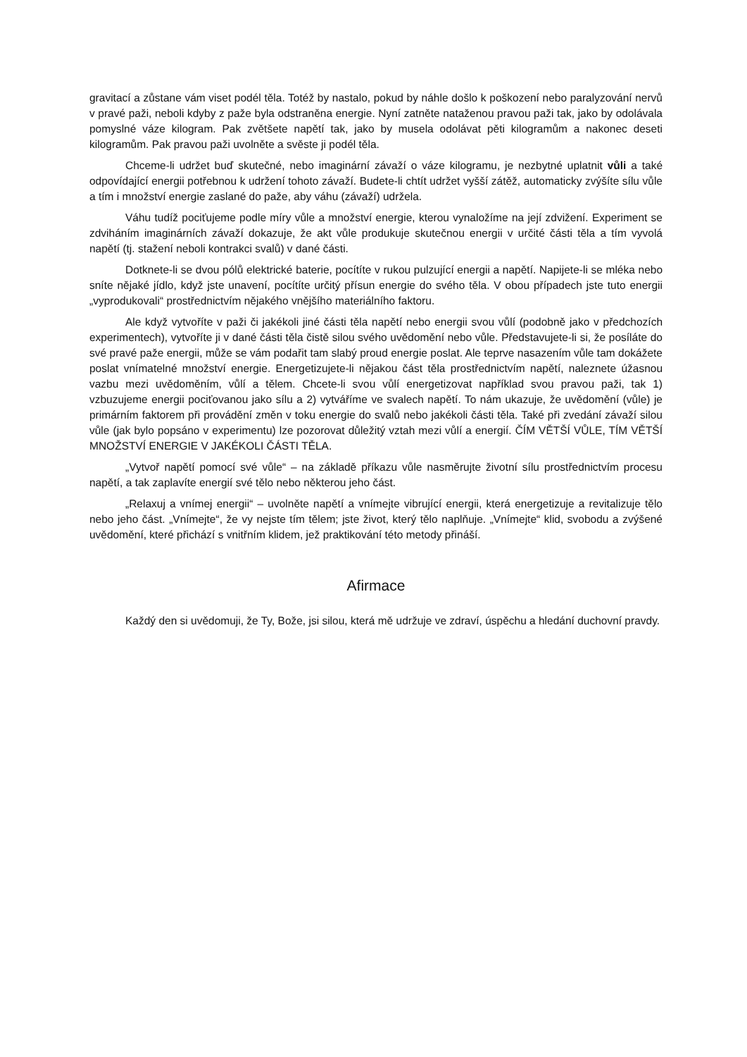gravitací a zůstane vám viset podél těla. Totéž by nastalo, pokud by náhle došlo k poškození nebo paralyzování nervů v pravé paži, neboli kdyby z paže byla odstraněna energie. Nyní zatněte nataženou pravou paži tak, jako by odolávala pomyslné váze kilogram. Pak zvětšete napětí tak, jako by musela odolávat pěti kilogramům a nakonec deseti kilogramům. Pak pravou paži uvolněte a svěste ji podél těla.
Chceme-li udržet buď skutečné, nebo imaginární závaží o váze kilogramu, je nezbytné uplatnit vůli a také odpovídající energii potřebnou k udržení tohoto závaží. Budete-li chtít udržet vyšší zátěž, automaticky zvýšíte sílu vůle a tím i množství energie zaslané do paže, aby váhu (závaží) udržela.
Váhu tudíž pociťujeme podle míry vůle a množství energie, kterou vynaložíme na její zdvižení. Experiment se zdviháním imaginárních závaží dokazuje, že akt vůle produkuje skutečnou energii v určité části těla a tím vyvolá napětí (tj. stažení neboli kontrakci svalů) v dané části.
Dotknete-li se dvou pólů elektrické baterie, pocítíte v rukou pulzující energii a napětí. Napijete-li se mléka nebo sníte nějaké jídlo, když jste unavení, pocítíte určitý přísun energie do svého těla. V obou případech jste tuto energii „vyprodukovali“ prostřednictvím nějakého vnějšího materiálního faktoru.
Ale když vytvoříte v paži či jakékoli jiné části těla napětí nebo energii svou vůlí (podobně jako v předchozích experimentech), vytvoříte ji v dané části těla čistě silou svého uvědomění nebo vůle. Představujete-li si, že posíláte do své pravé paže energii, může se vám podařit tam slabý proud energie poslat. Ale teprve nasazením vůle tam dokážete poslat vnímatelné množství energie. Energetizujete-li nějakou část těla prostřednictvím napětí, naleznete úžasnou vazbu mezi uvědoměním, vůlí a tělem. Chcete-li svou vůlí energetizovat například svou pravou paži, tak 1) vzbuzujeme energii pociťovanou jako sílu a 2) vytváříme ve svalech napětí. To nám ukazuje, že uvědomění (vůle) je primárním faktorem při provádění změn v toku energie do svalů nebo jakékoli části těla. Také při zvedání závaží silou vůle (jak bylo popsáno v experimentu) lze pozorovat důležitý vztah mezi vůlí a energií. ČÍM VĚTŠÍ VŮLE, TÍM VĚTŠÍ MNOŽSTVÍ ENERGIE V JAKÉKOLI ČÁSTI TĚLA.
„Vytvoř napětí pomocí své vůle“ – na základě příkazu vůle nasměrujte životní sílu prostřednictvím procesu napětí, a tak zaplavíte energií své tělo nebo některou jeho část.
„Relaxuj a vnímej energii“ – uvolněte napětí a vnímejte vibrující energii, která energetizuje a revitalizuje tělo nebo jeho část. „Vnímejte“, že vy nejste tím tělem; jste život, který tělo naplňuje. „Vnímejte“ klid, svobodu a zvýšené uvědomění, které přichází s vnitřním klidem, jež praktikování této metody přináší.
Afirmace
Každý den si uvědomuji, že Ty, Bože, jsi silou, která mě udržuje ve zdraví, úspěchu a hledání duchovní pravdy.